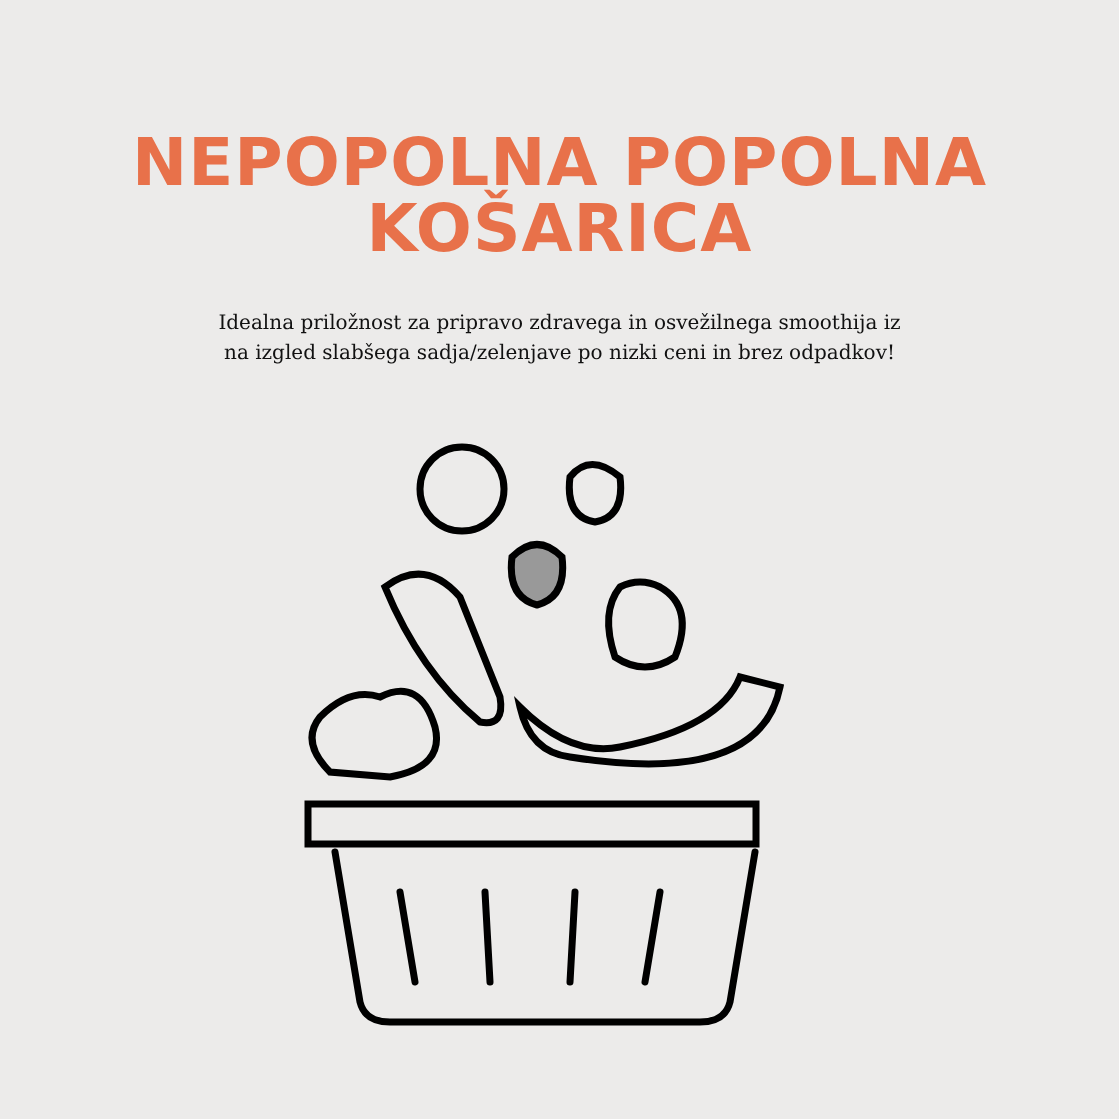NEPOPOLNA POPOLNA
KOŠARICA
Idealna priložnost za pripravo zdravega in osvežilnega smoothija iz
na izgled slabšega sadja/zelenjave po nizki ceni in brez odpadkov!